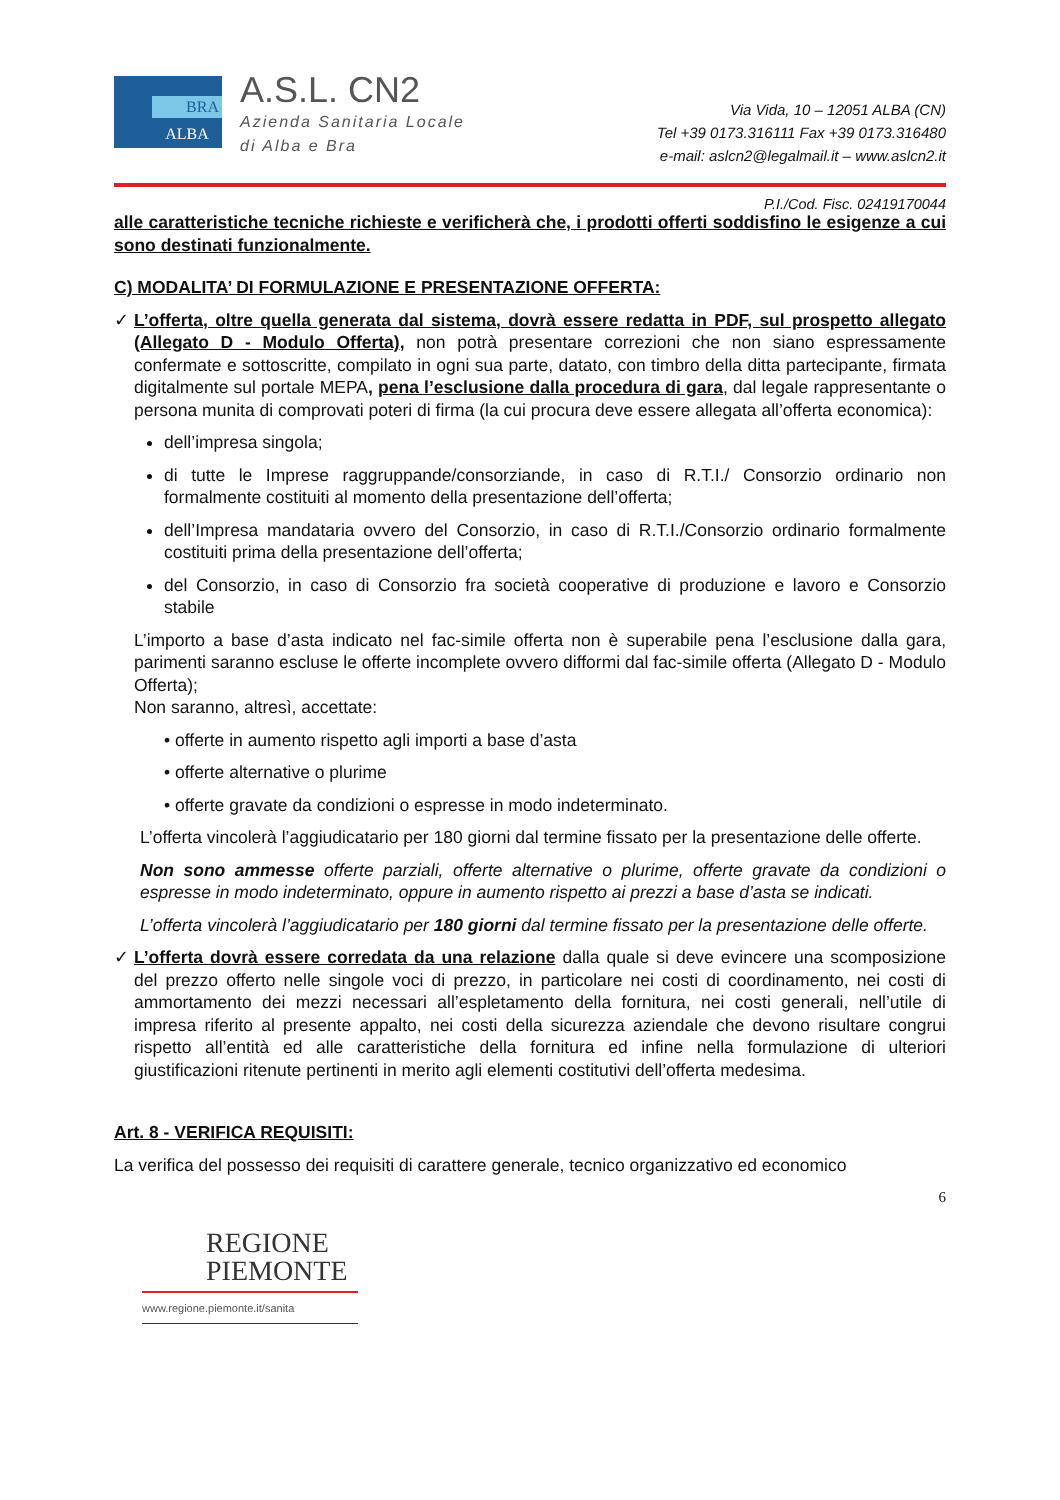BRA
ALBA
A.S.L. CN2
Azienda Sanitaria Locale
di Alba e Bra
Via Vida, 10 – 12051 ALBA (CN)
Tel +39 0173.316111 Fax +39 0173.316480
e-mail: aslcn2@legalmail.it – www.aslcn2.it
P.I./Cod. Fisc. 02419170044
alle caratteristiche tecniche richieste e verificherà che, i prodotti offerti soddisfino le esigenze a cui sono destinati funzionalmente.
C) MODALITA’ DI FORMULAZIONE E PRESENTAZIONE OFFERTA:
✓ L’offerta, oltre quella generata dal sistema, dovrà essere redatta in PDF, sul prospetto allegato (Allegato D - Modulo Offerta), non potrà presentare correzioni che non siano espressamente confermate e sottoscritte, compilato in ogni sua parte, datato, con timbro della ditta partecipante, firmata digitalmente sul portale MEPA, pena l’esclusione dalla procedura di gara, dal legale rappresentante o persona munita di comprovati poteri di firma (la cui procura deve essere allegata all’offerta economica):
dell’impresa singola;
di tutte le Imprese raggruppande/consorziande, in caso di R.T.I./ Consorzio ordinario non formalmente costituiti al momento della presentazione dell’offerta;
dell’Impresa mandataria ovvero del Consorzio, in caso di R.T.I./Consorzio ordinario formalmente costituiti prima della presentazione dell’offerta;
del Consorzio, in caso di Consorzio fra società cooperative di produzione e lavoro e Consorzio stabile
L’importo a base d’asta indicato nel fac-simile offerta non è superabile pena l’esclusione dalla gara, parimenti saranno escluse le offerte incomplete ovvero difformi dal fac-simile offerta (Allegato D - Modulo Offerta);
Non saranno, altresì, accettate:
• offerte in aumento rispetto agli importi a base d’asta
• offerte alternative o plurime
• offerte gravate da condizioni o espresse in modo indeterminato.
L’offerta vincolerà l’aggiudicatario per 180 giorni dal termine fissato per la presentazione delle offerte.
Non sono ammesse offerte parziali, offerte alternative o plurime, offerte gravate da condizioni o espresse in modo indeterminato, oppure in aumento rispetto ai prezzi a base d’asta se indicati.
L’offerta vincolerà l’aggiudicatario per 180 giorni dal termine fissato per la presentazione delle offerte.
✓ L’offerta dovrà essere corredata da una relazione dalla quale si deve evincere una scomposizione del prezzo offerto nelle singole voci di prezzo, in particolare nei costi di coordinamento, nei costi di ammortamento dei mezzi necessari all’espletamento della fornitura, nei costi generali, nell’utile di impresa riferito al presente appalto, nei costi della sicurezza aziendale che devono risultare congrui rispetto all’entità ed alle caratteristiche della fornitura ed infine nella formulazione di ulteriori giustificazioni ritenute pertinenti in merito agli elementi costitutivi dell’offerta medesima.
Art. 8 - VERIFICA REQUISITI:
La verifica del possesso dei requisiti di carattere generale, tecnico organizzativo ed economico
6
REGIONE
PIEMONTE
www.regione.piemonte.it/sanita